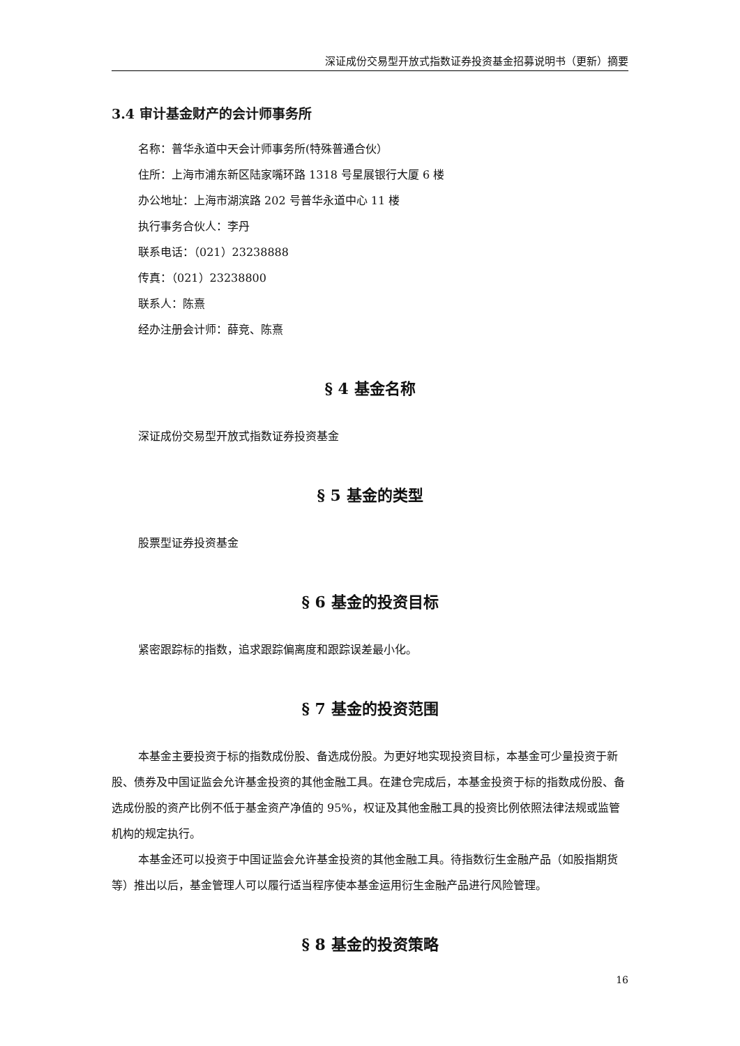深证成份交易型开放式指数证券投资基金招募说明书（更新）摘要
3.4 审计基金财产的会计师事务所
名称：普华永道中天会计师事务所(特殊普通合伙）
住所：上海市浦东新区陆家嘴环路 1318 号星展银行大厦 6 楼
办公地址：上海市湖滨路 202 号普华永道中心 11 楼
执行事务合伙人：李丹
联系电话：（021）23238888
传真：（021）23238800
联系人：陈熹
经办注册会计师：薛竞、陈熹
§ 4 基金名称
深证成份交易型开放式指数证券投资基金
§ 5 基金的类型
股票型证券投资基金
§ 6 基金的投资目标
紧密跟踪标的指数，追求跟踪偏离度和跟踪误差最小化。
§ 7 基金的投资范围
本基金主要投资于标的指数成份股、备选成份股。为更好地实现投资目标，本基金可少量投资于新股、债券及中国证监会允许基金投资的其他金融工具。在建仓完成后，本基金投资于标的指数成份股、备选成份股的资产比例不低于基金资产净值的 95%，权证及其他金融工具的投资比例依照法律法规或监管机构的规定执行。
本基金还可以投资于中国证监会允许基金投资的其他金融工具。待指数衍生金融产品（如股指期货等）推出以后，基金管理人可以履行适当程序使本基金运用衍生金融产品进行风险管理。
§ 8 基金的投资策略
16